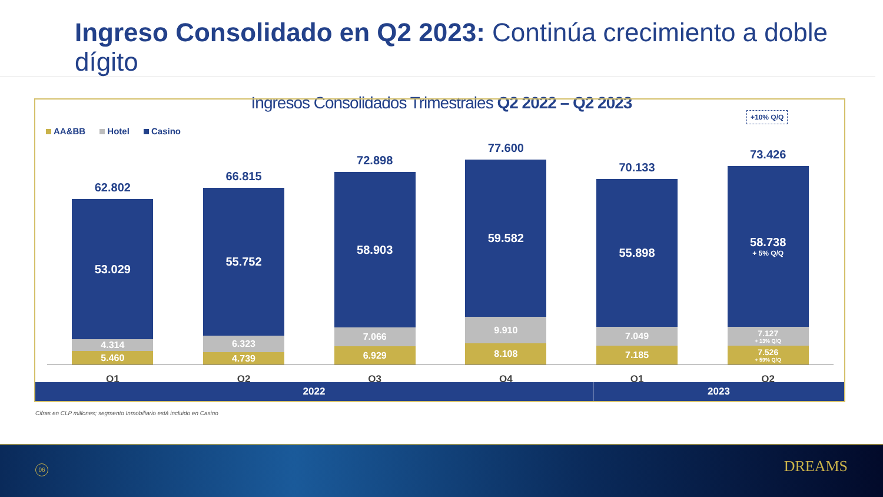Ingreso Consolidado en Q2 2023: Continúa crecimiento a doble dígito
Ingresos Consolidados Trimestrales Q2 2022 – Q2 2023
AA&BB Hotel Casino
+10% Q/Q
62.802
53.029
4.314
5.460
66.815
55.752
6.323
4.739
72.898
58.903
7.066
6.929
77.600
59.582
9.910
8.108
70.133
55.898
7.049
7.185
73.426
58.738
+ 5% Q/Q
7.127
+ 13% Q/Q
7.526
+ 59% Q/Q
Q1 Q2 Q3 Q4 Q1 Q2
2022 2023
Cifras en CLP millones; segmento Inmobiliario está incluido en Casino
06 DREAMS